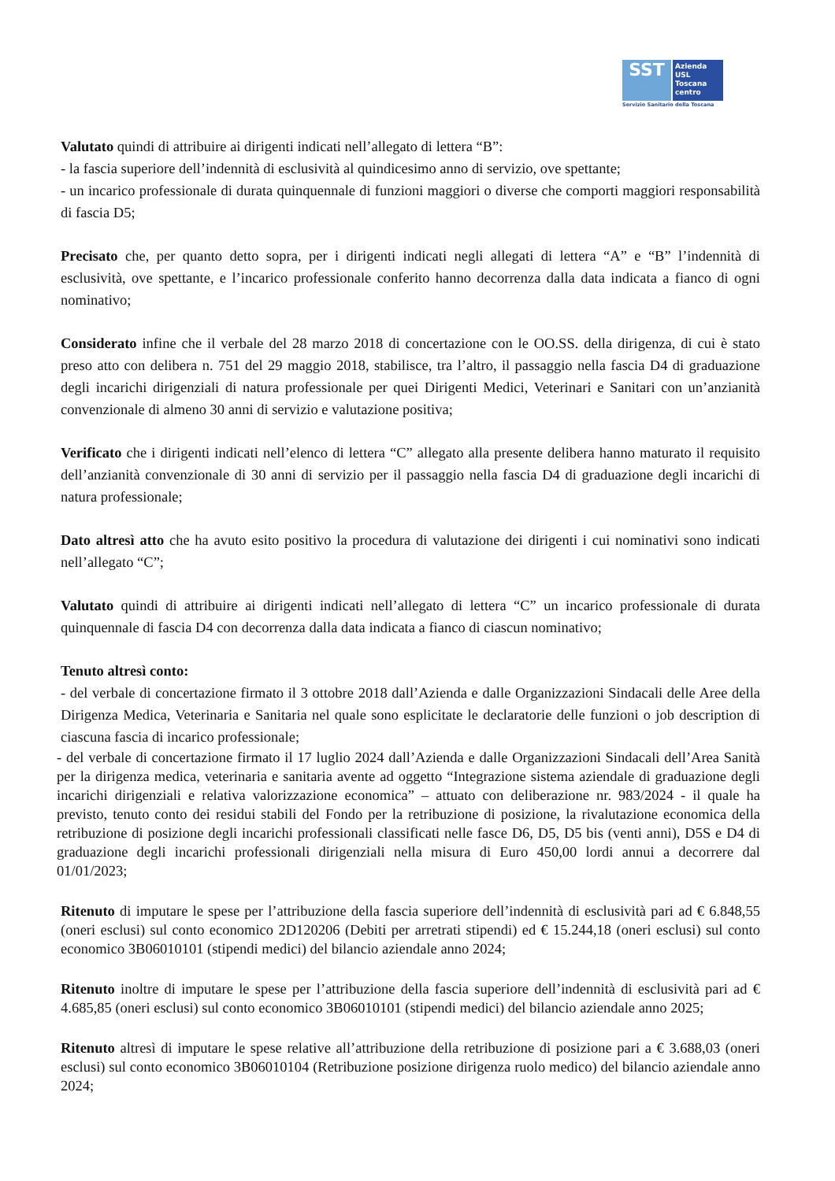SST
Azienda
USL
Toscana
centro
Servizio Sanitario della Toscana
Valutato quindi di attribuire ai dirigenti indicati nell’allegato di lettera “B”:
- la fascia superiore dell’indennità di esclusività al quindicesimo anno di servizio, ove spettante;
- un incarico professionale di durata quinquennale di funzioni maggiori o diverse che comporti maggiori responsabilità di fascia D5;
Precisato che, per quanto detto sopra, per i dirigenti indicati negli allegati di lettera “A” e “B” l’indennità di esclusività, ove spettante, e l’incarico professionale conferito hanno decorrenza dalla data indicata a fianco di ogni nominativo;
Considerato infine che il verbale del 28 marzo 2018 di concertazione con le OO.SS. della dirigenza, di cui è stato preso atto con delibera n. 751 del 29 maggio 2018, stabilisce, tra l’altro, il passaggio nella fascia D4 di graduazione degli incarichi dirigenziali di natura professionale per quei Dirigenti Medici, Veterinari e Sanitari con un’anzianità convenzionale di almeno 30 anni di servizio e valutazione positiva;
Verificato che i dirigenti indicati nell’elenco di lettera “C” allegato alla presente delibera hanno maturato il requisito dell’anzianità convenzionale di 30 anni di servizio per il passaggio nella fascia D4 di graduazione degli incarichi di natura professionale;
Dato altresì atto che ha avuto esito positivo la procedura di valutazione dei dirigenti i cui nominativi sono indicati nell’allegato “C”;
Valutato quindi di attribuire ai dirigenti indicati nell’allegato di lettera “C” un incarico professionale di durata quinquennale di fascia D4 con decorrenza dalla data indicata a fianco di ciascun nominativo;
Tenuto altresì conto:
- del verbale di concertazione firmato il 3 ottobre 2018 dall’Azienda e dalle Organizzazioni Sindacali delle Aree della Dirigenza Medica, Veterinaria e Sanitaria nel quale sono esplicitate le declaratorie delle funzioni o job description di ciascuna fascia di incarico professionale;
- del verbale di concertazione firmato il 17 luglio 2024 dall’Azienda e dalle Organizzazioni Sindacali dell’Area Sanità per la dirigenza medica, veterinaria e sanitaria avente ad oggetto “Integrazione sistema aziendale di graduazione degli incarichi dirigenziali e relativa valorizzazione economica” – attuato con deliberazione nr. 983/2024 - il quale ha previsto, tenuto conto dei residui stabili del Fondo per la retribuzione di posizione, la rivalutazione economica della retribuzione di posizione degli incarichi professionali classificati nelle fasce D6, D5, D5 bis (venti anni), D5S e D4 di graduazione degli incarichi professionali dirigenziali nella misura di Euro 450,00 lordi annui a decorrere dal 01/01/2023;
Ritenuto di imputare le spese per l’attribuzione della fascia superiore dell’indennità di esclusività pari ad € 6.848,55 (oneri esclusi) sul conto economico 2D120206 (Debiti per arretrati stipendi) ed € 15.244,18 (oneri esclusi) sul conto economico 3B06010101 (stipendi medici) del bilancio aziendale anno 2024;
Ritenuto inoltre di imputare le spese per l’attribuzione della fascia superiore dell’indennità di esclusività pari ad € 4.685,85 (oneri esclusi) sul conto economico 3B06010101 (stipendi medici) del bilancio aziendale anno 2025;
Ritenuto altresì di imputare le spese relative all’attribuzione della retribuzione di posizione pari a € 3.688,03 (oneri esclusi) sul conto economico 3B06010104 (Retribuzione posizione dirigenza ruolo medico) del bilancio aziendale anno 2024;